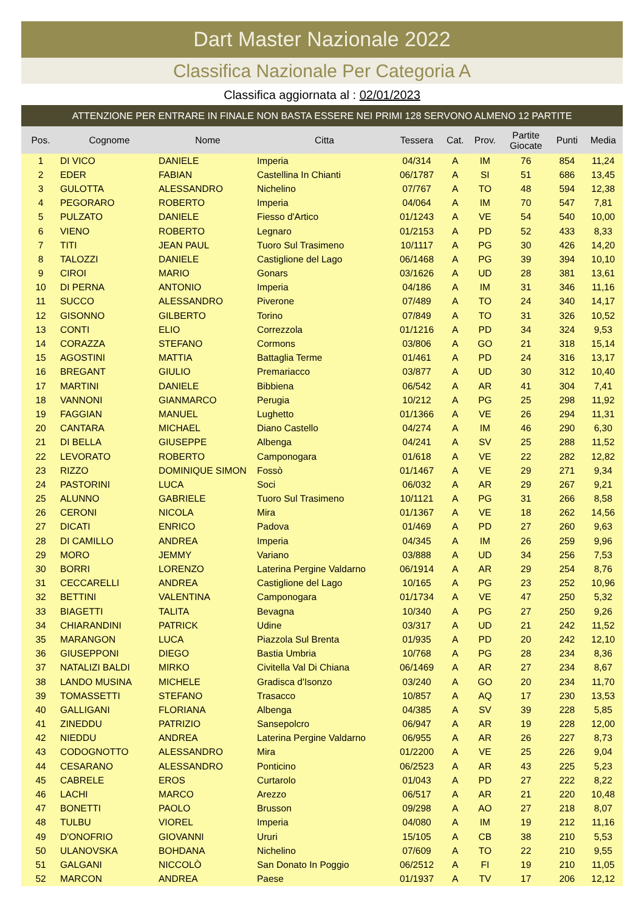Dart Master Nazionale 2022
Classifica Nazionale Per Categoria A
Classifica aggiornata al : 02/01/2023
ATTENZIONE PER ENTRARE IN FINALE NON BASTA ESSERE NEI PRIMI 128 SERVONO ALMENO 12 PARTITE
| Pos. | Cognome | Nome | Citta | Tessera | Cat. | Prov. | Partite Giocate | Punti | Media |
| --- | --- | --- | --- | --- | --- | --- | --- | --- | --- |
| 1 | DI VICO | DANIELE | Imperia | 04/314 | A | IM | 76 | 854 | 11,24 |
| 2 | EDER | FABIAN | Castellina In Chianti | 06/1787 | A | SI | 51 | 686 | 13,45 |
| 3 | GULOTTA | ALESSANDRO | Nichelino | 07/767 | A | TO | 48 | 594 | 12,38 |
| 4 | PEGORARO | ROBERTO | Imperia | 04/064 | A | IM | 70 | 547 | 7,81 |
| 5 | PULZATO | DANIELE | Fiesso d'Artico | 01/1243 | A | VE | 54 | 540 | 10,00 |
| 6 | VIENO | ROBERTO | Legnaro | 01/2153 | A | PD | 52 | 433 | 8,33 |
| 7 | TITI | JEAN PAUL | Tuoro Sul Trasimeno | 10/1117 | A | PG | 30 | 426 | 14,20 |
| 8 | TALOZZI | DANIELE | Castiglione del Lago | 06/1468 | A | PG | 39 | 394 | 10,10 |
| 9 | CIROI | MARIO | Gonars | 03/1626 | A | UD | 28 | 381 | 13,61 |
| 10 | DI PERNA | ANTONIO | Imperia | 04/186 | A | IM | 31 | 346 | 11,16 |
| 11 | SUCCO | ALESSANDRO | Piverone | 07/489 | A | TO | 24 | 340 | 14,17 |
| 12 | GISONNO | GILBERTO | Torino | 07/849 | A | TO | 31 | 326 | 10,52 |
| 13 | CONTI | ELIO | Correzzola | 01/1216 | A | PD | 34 | 324 | 9,53 |
| 14 | CORAZZA | STEFANO | Cormons | 03/806 | A | GO | 21 | 318 | 15,14 |
| 15 | AGOSTINI | MATTIA | Battaglia Terme | 01/461 | A | PD | 24 | 316 | 13,17 |
| 16 | BREGANT | GIULIO | Premariacco | 03/877 | A | UD | 30 | 312 | 10,40 |
| 17 | MARTINI | DANIELE | Bibbiena | 06/542 | A | AR | 41 | 304 | 7,41 |
| 18 | VANNONI | GIANMARCO | Perugia | 10/212 | A | PG | 25 | 298 | 11,92 |
| 19 | FAGGIAN | MANUEL | Lughetto | 01/1366 | A | VE | 26 | 294 | 11,31 |
| 20 | CANTARA | MICHAEL | Diano Castello | 04/274 | A | IM | 46 | 290 | 6,30 |
| 21 | DI BELLA | GIUSEPPE | Albenga | 04/241 | A | SV | 25 | 288 | 11,52 |
| 22 | LEVORATO | ROBERTO | Camponogara | 01/618 | A | VE | 22 | 282 | 12,82 |
| 23 | RIZZO | DOMINIQUE SIMON | Fossò | 01/1467 | A | VE | 29 | 271 | 9,34 |
| 24 | PASTORINI | LUCA | Soci | 06/032 | A | AR | 29 | 267 | 9,21 |
| 25 | ALUNNO | GABRIELE | Tuoro Sul Trasimeno | 10/1121 | A | PG | 31 | 266 | 8,58 |
| 26 | CERONI | NICOLA | Mira | 01/1367 | A | VE | 18 | 262 | 14,56 |
| 27 | DICATI | ENRICO | Padova | 01/469 | A | PD | 27 | 260 | 9,63 |
| 28 | DI CAMILLO | ANDREA | Imperia | 04/345 | A | IM | 26 | 259 | 9,96 |
| 29 | MORO | JEMMY | Variano | 03/888 | A | UD | 34 | 256 | 7,53 |
| 30 | BORRI | LORENZO | Laterina Pergine Valdarno | 06/1914 | A | AR | 29 | 254 | 8,76 |
| 31 | CECCARELLI | ANDREA | Castiglione del Lago | 10/165 | A | PG | 23 | 252 | 10,96 |
| 32 | BETTINI | VALENTINA | Camponogara | 01/1734 | A | VE | 47 | 250 | 5,32 |
| 33 | BIAGETTI | TALITA | Bevagna | 10/340 | A | PG | 27 | 250 | 9,26 |
| 34 | CHIARANDINI | PATRICK | Udine | 03/317 | A | UD | 21 | 242 | 11,52 |
| 35 | MARANGON | LUCA | Piazzola Sul Brenta | 01/935 | A | PD | 20 | 242 | 12,10 |
| 36 | GIUSEPPONI | DIEGO | Bastia Umbria | 10/768 | A | PG | 28 | 234 | 8,36 |
| 37 | NATALIZI BALDI | MIRKO | Civitella Val Di Chiana | 06/1469 | A | AR | 27 | 234 | 8,67 |
| 38 | LANDO MUSINA | MICHELE | Gradisca d'Isonzo | 03/240 | A | GO | 20 | 234 | 11,70 |
| 39 | TOMASSETTI | STEFANO | Trasacco | 10/857 | A | AQ | 17 | 230 | 13,53 |
| 40 | GALLIGANI | FLORIANA | Albenga | 04/385 | A | SV | 39 | 228 | 5,85 |
| 41 | ZINEDDU | PATRIZIO | Sansepolcro | 06/947 | A | AR | 19 | 228 | 12,00 |
| 42 | NIEDDU | ANDREA | Laterina Pergine Valdarno | 06/955 | A | AR | 26 | 227 | 8,73 |
| 43 | CODOGNOTTO | ALESSANDRO | Mira | 01/2200 | A | VE | 25 | 226 | 9,04 |
| 44 | CESARANO | ALESSANDRO | Ponticino | 06/2523 | A | AR | 43 | 225 | 5,23 |
| 45 | CABRELE | EROS | Curtarolo | 01/043 | A | PD | 27 | 222 | 8,22 |
| 46 | LACHI | MARCO | Arezzo | 06/517 | A | AR | 21 | 220 | 10,48 |
| 47 | BONETTI | PAOLO | Brusson | 09/298 | A | AO | 27 | 218 | 8,07 |
| 48 | TULBU | VIOREL | Imperia | 04/080 | A | IM | 19 | 212 | 11,16 |
| 49 | D'ONOFRIO | GIOVANNI | Ururi | 15/105 | A | CB | 38 | 210 | 5,53 |
| 50 | ULANOVSKA | BOHDANA | Nichelino | 07/609 | A | TO | 22 | 210 | 9,55 |
| 51 | GALGANI | NICCOLÒ | San Donato In Poggio | 06/2512 | A | FI | 19 | 210 | 11,05 |
| 52 | MARCON | ANDREA | Paese | 01/1937 | A | TV | 17 | 206 | 12,12 |